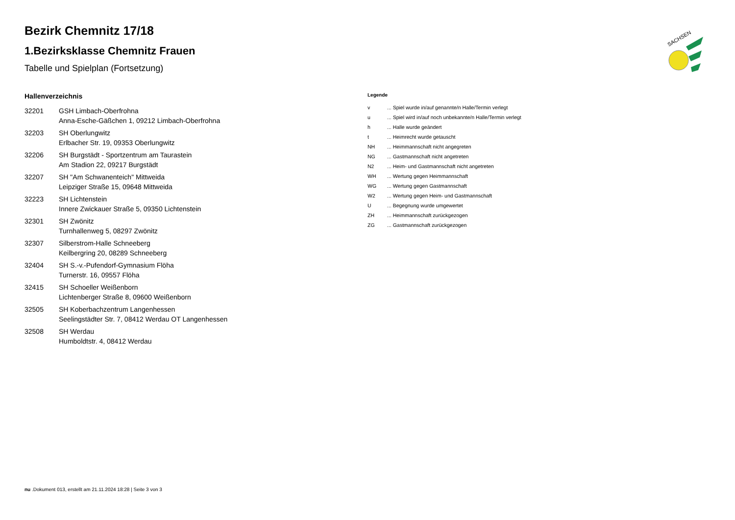SACHSEN
Bezirk Chemnitz 17/18
1.Bezirksklasse Chemnitz Frauen
Tabelle und Spielplan (Fortsetzung)
Hallenverzeichnis
32201 GSH Limbach-Oberfrohna
Anna-Esche-Gäßchen 1, 09212 Limbach-Oberfrohna
32203 SH Oberlungwitz
Erlbacher Str. 19, 09353 Oberlungwitz
32206 SH Burgstädt - Sportzentrum am Taurastein
Am Stadion 22, 09217 Burgstädt
32207 SH "Am Schwanenteich" Mittweida
Leipziger Straße 15, 09648 Mittweida
32223 SH Lichtenstein
Innere Zwickauer Straße 5, 09350 Lichtenstein
32301 SH Zwönitz
Turnhallenweg 5, 08297 Zwönitz
32307 Silberstrom-Halle Schneeberg
Keilbergring 20, 08289 Schneeberg
32404 SH S.-v.-Pufendorf-Gymnasium Flöha
Turnerstr. 16, 09557 Flöha
32415 SH Schoeller Weißenborn
Lichtenberger Straße 8, 09600 Weißenborn
32505 SH Koberbachzentrum Langenhessen
Seelingstädter Str. 7, 08412 Werdau OT Langenhessen
32508 SH Werdau
Humboldtstr. 4, 08412 Werdau
Legende
v ... Spiel wurde in/auf genannte/n Halle/Termin verlegt
u ... Spiel wird in/auf noch unbekannte/n Halle/Termin verlegt
h ... Halle wurde geändert
t ... Heimrecht wurde getauscht
NH ... Heimmannschaft nicht angegreten
NG ... Gastmannschaft nicht angetreten
N2 ... Heim- und Gastmannschaft nicht angetreten
WH ... Wertung gegen Heimmannschaft
WG ... Wertung gegen Gastmannschaft
W2 ... Wertung gegen Heim- und Gastmannschaft
U ... Begegnung wurde umgewertet
ZH ... Heimmannschaft zurückgezogen
ZG ... Gastmannschaft zurückgezogen
nu .Dokument 013, erstellt am 21.11.2024 18:28 | Seite 3 von 3